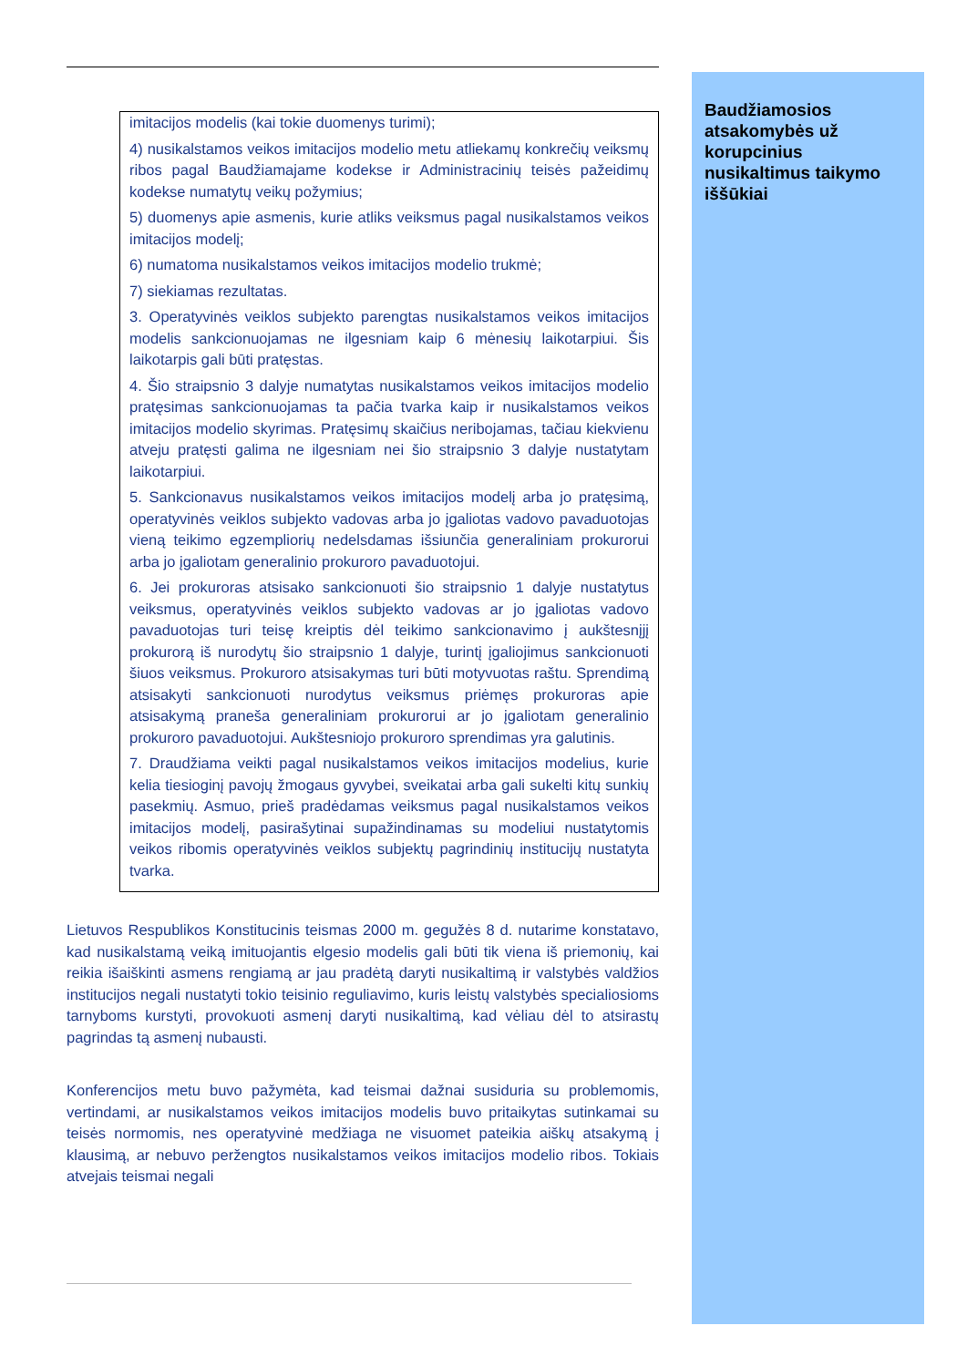imitacijos modelis (kai tokie duomenys turimi);
4) nusikalstamos veikos imitacijos modelio metu atliekamų konkrečių veiksmų ribos pagal Baudžiamajame kodekse ir Administracinių teisės pažeidimų kodekse numatytų veikų požymius;
5) duomenys apie asmenis, kurie atliks veiksmus pagal nusikalstamos veikos imitacijos modelį;
6) numatoma nusikalstamos veikos imitacijos modelio trukmė;
7) siekiamas rezultatas.
3. Operatyvinės veiklos subjekto parengtas nusikalstamos veikos imitacijos modelis sankcionuojamas ne ilgesniam kaip 6 mėnesių laikotarpiui. Šis laikotarpis gali būti pratęstas.
4. Šio straipsnio 3 dalyje numatytas nusikalstamos veikos imitacijos modelio pratęsimas sankcionuojamas ta pačia tvarka kaip ir nusikalstamos veikos imitacijos modelio skyrimas. Pratęsimų skaičius neribojamas, tačiau kiekvienu atveju pratęsti galima ne ilgesniam nei šio straipsnio 3 dalyje nustatytam laikotarpiui.
5. Sankcionavus nusikalstamos veikos imitacijos modelį arba jo pratęsimą, operatyvinės veiklos subjekto vadovas arba jo įgaliotas vadovo pavaduotojas vieną teikimo egzempliorių nedelsdamas išsiunčia generaliniam prokurorui arba jo įgaliotam generalinio prokuroro pavaduotojui.
6. Jei prokuroras atsisako sankcionuoti šio straipsnio 1 dalyje nustatytus veiksmus, operatyvinės veiklos subjekto vadovas ar jo įgaliotas vadovo pavaduotojas turi teisę kreiptis dėl teikimo sankcionavimo į aukštesnįjį prokurorą iš nurodytų šio straipsnio 1 dalyje, turintį įgaliojimus sankcionuoti šiuos veiksmus. Prokuroro atsisakymas turi būti motyvuotas raštu. Sprendimą atsisakyti sankcionuoti nurodytus veiksmus priėmęs prokuroras apie atsisakymą praneša generaliniam prokurorui ar jo įgaliotam generalinio prokuroro pavaduotojui. Aukštesniojo prokuroro sprendimas yra galutinis.
7. Draudžiama veikti pagal nusikalstamos veikos imitacijos modelius, kurie kelia tiesioginį pavojų žmogaus gyvybei, sveikatai arba gali sukelti kitų sunkių pasekmių. Asmuo, prieš pradėdamas veiksmus pagal nusikalstamos veikos imitacijos modelį, pasirašytinai supažindinamas su modeliui nustatytomis veikos ribomis operatyvinės veiklos subjektų pagrindinių institucijų nustatyta tvarka.
Lietuvos Respublikos Konstitucinis teismas 2000 m. gegužės 8 d. nutarime konstatavo, kad nusikalstamą veiką imituojantis elgesio modelis gali būti tik viena iš priemonių, kai reikia išaiškinti asmens rengiamą ar jau pradėtą daryti nusikaltimą ir valstybės valdžios institucijos negali nustatyti tokio teisinio reguliavimo, kuris leistų valstybės specialiosioms tarnyboms kurstyti, provokuoti asmenį daryti nusikaltimą, kad vėliau dėl to atsirastų pagrindas tą asmenį nubausti.
Konferencijos metu buvo pažymėta, kad teismai dažnai susiduria su problemomis, vertindami, ar nusikalstamos veikos imitacijos modelis buvo pritaikytas sutinkamai su teisės normomis, nes operatyvinė medžiaga ne visuomet pateikia aiškų atsakymą į klausimą, ar nebuvo peržengtos nusikalstamos veikos imitacijos modelio ribos. Tokiais atvejais teismai negali
Baudžiamosios atsakomybės už korupcinius nusikaltimus taikymo iššūkiai